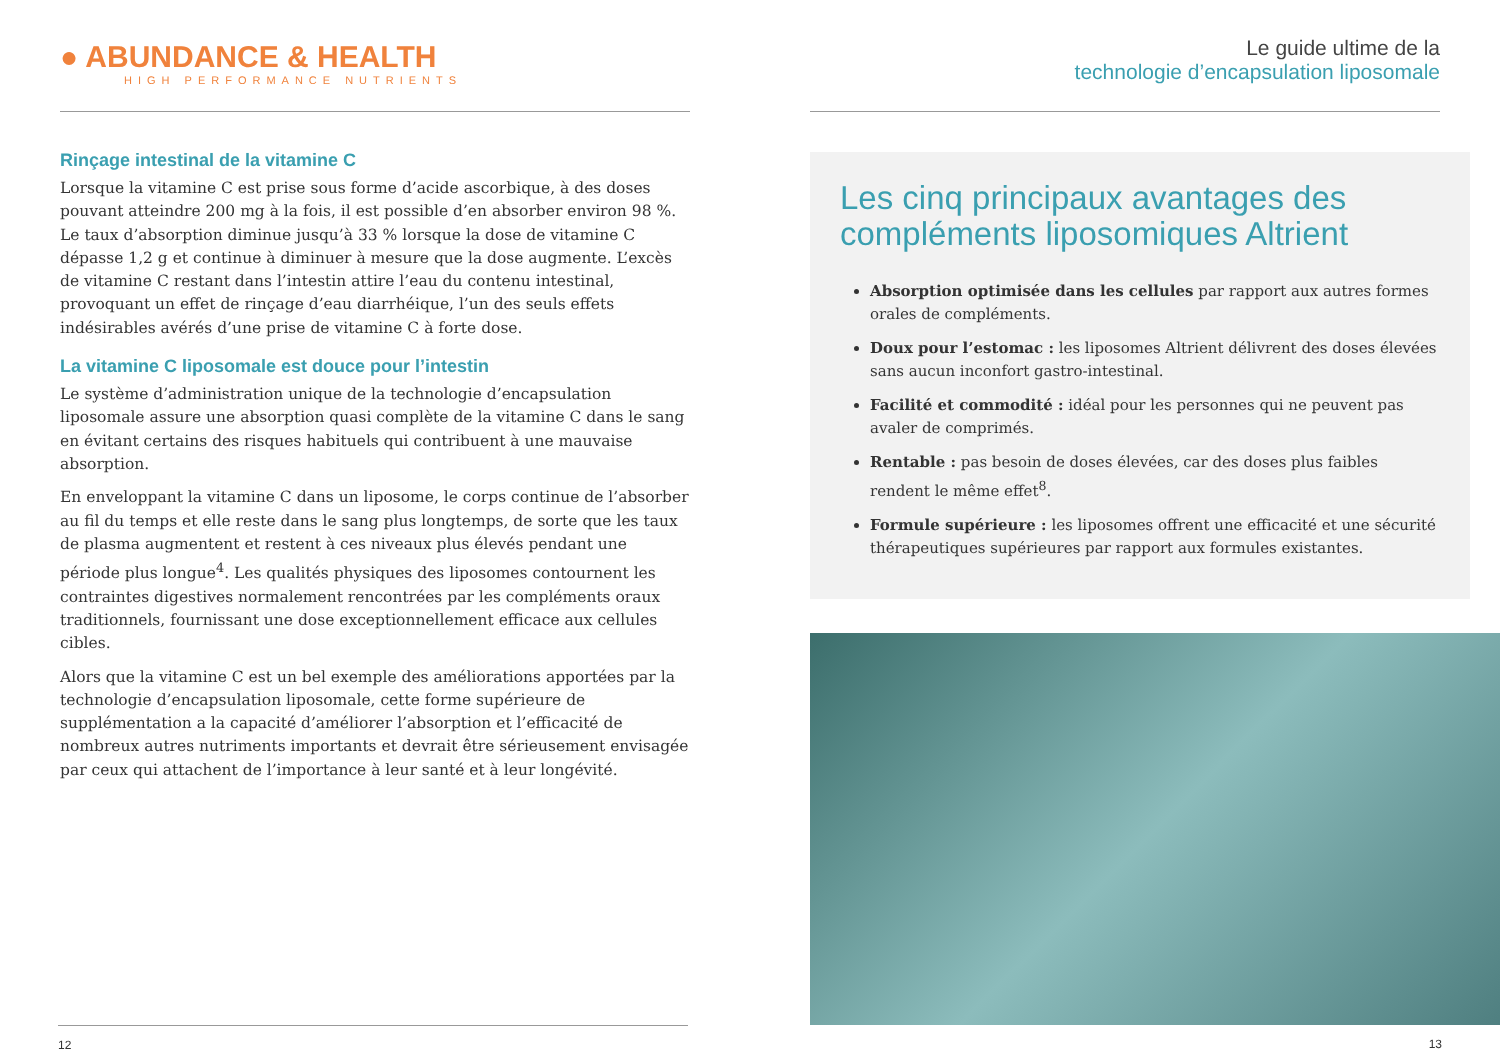● ABUNDANCE & HEALTH
HIGH PERFORMANCE NUTRIENTS
Rinçage intestinal de la vitamine C
Lorsque la vitamine C est prise sous forme d’acide ascorbique, à des doses pouvant atteindre 200 mg à la fois, il est possible d’en absorber environ 98 %. Le taux d’absorption diminue jusqu’à 33 % lorsque la dose de vitamine C dépasse 1,2 g et continue à diminuer à mesure que la dose augmente. L’excès de vitamine C restant dans l’intestin attire l’eau du contenu intestinal, provoquant un effet de rinçage d’eau diarrhéique, l’un des seuls effets indésirables avérés d’une prise de vitamine C à forte dose.
La vitamine C liposomale est douce pour l’intestin
Le système d’administration unique de la technologie d’encapsulation liposomale assure une absorption quasi complète de la vitamine C dans le sang en évitant certains des risques habituels qui contribuent à une mauvaise absorption.
En enveloppant la vitamine C dans un liposome, le corps continue de l’absorber au fil du temps et elle reste dans le sang plus longtemps, de sorte que les taux de plasma augmentent et restent à ces niveaux plus élevés pendant une période plus longue<sup>4</sup>. Les qualités physiques des liposomes contournent les contraintes digestives normalement rencontrées par les compléments oraux traditionnels, fournissant une dose exceptionnellement efficace aux cellules cibles.
Alors que la vitamine C est un bel exemple des améliorations apportées par la technologie d’encapsulation liposomale, cette forme supérieure de supplémentation a la capacité d’améliorer l’absorption et l’efficacité de nombreux autres nutriments importants et devrait être sérieusement envisagée par ceux qui attachent de l’importance à leur santé et à leur longévité.
Le guide ultime de la
technologie d’encapsulation liposomale
Les cinq principaux avantages des compléments liposomiques Altrient
Absorption optimisée dans les cellules par rapport aux autres formes orales de compléments.
Doux pour l’estomac : les liposomes Altrient délivrent des doses élevées sans aucun inconfort gastro-intestinal.
Facilité et commodité : idéal pour les personnes qui ne peuvent pas avaler de comprimés.
Rentable : pas besoin de doses élevées, car des doses plus faibles rendent le même effet<sup>8</sup>.
Formule supérieure : les liposomes offrent une efficacité et une sécurité thérapeutiques supérieures par rapport aux formules existantes.
12 13